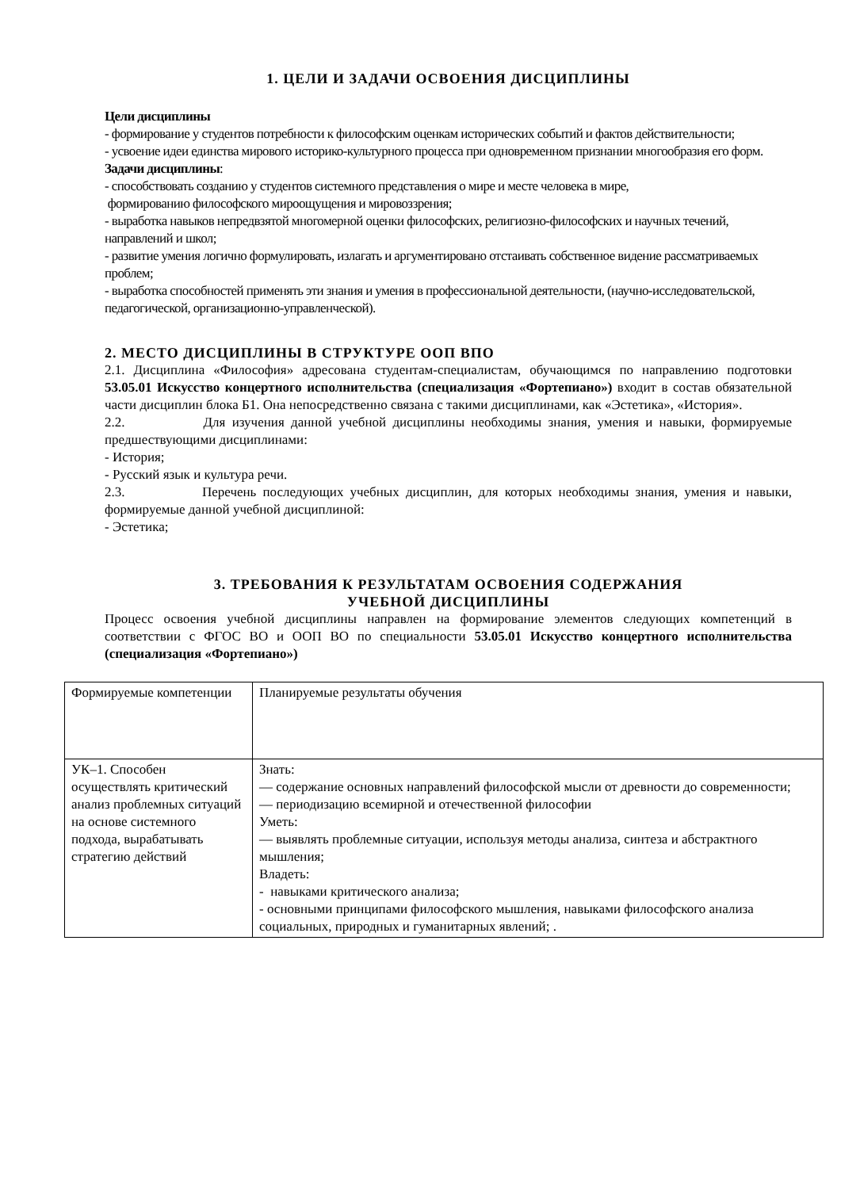1. ЦЕЛИ И ЗАДАЧИ ОСВОЕНИЯ ДИСЦИПЛИНЫ
Цели дисциплины
- формирование у студентов потребности к философским оценкам исторических событий и фактов действительности;
- усвоение идеи единства мирового историко-культурного процесса при одновременном признании многообразия его форм.
Задачи дисциплины:
- способствовать созданию у студентов системного представления о мире и месте человека в мире,
формированию философского мироощущения и мировоззрения;
- выработка навыков непредвзятой многомерной оценки философских, религиозно-философских и научных течений, направлений и школ;
- развитие умения логично формулировать, излагать и аргументировано отстаивать собственное видение рассматриваемых проблем;
- выработка способностей применять эти знания и умения в профессиональной деятельности, (научно-исследовательской, педагогической, организационно-управленческой).
2. МЕСТО ДИСЦИПЛИНЫ В СТРУКТУРЕ ООП ВПО
2.1. Дисциплина «Философия» адресована студентам-специалистам, обучающимся по направлению подготовки 53.05.01 Искусство концертного исполнительства (специализация «Фортепиано») входит в состав обязательной части дисциплин блока Б1. Она непосредственно связана с такими дисциплинами, как «Эстетика», «История».
2.2. Для изучения данной учебной дисциплины необходимы знания, умения и навыки, формируемые предшествующими дисциплинами:
- История;
- Русский язык и культура речи.
2.3. Перечень последующих учебных дисциплин, для которых необходимы знания, умения и навыки, формируемые данной учебной дисциплиной:
- Эстетика;
3. ТРЕБОВАНИЯ К РЕЗУЛЬТАТАМ ОСВОЕНИЯ СОДЕРЖАНИЯ
УЧЕБНОЙ ДИСЦИПЛИНЫ
Процесс освоения учебной дисциплины направлен на формирование элементов следующих компетенций в соответствии с ФГОС ВО и ООП ВО по специальности 53.05.01 Искусство концертного исполнительства (специализация «Фортепиано»)
| Формируемые компетенции | Планируемые результаты обучения |
| УК–1. Способен осуществлять критический анализ проблемных ситуаций на основе системного подхода, вырабатывать стратегию действий | Знать: — содержание основных направлений философской мысли от древности до современности; — периодизацию всемирной и отечественной философии Уметь: — выявлять проблемные ситуации, используя методы анализа, синтеза и абстрактного мышления; Владеть: - навыками критического анализа; - основными принципами философского мышления, навыками философского анализа социальных, природных и гуманитарных явлений; . |